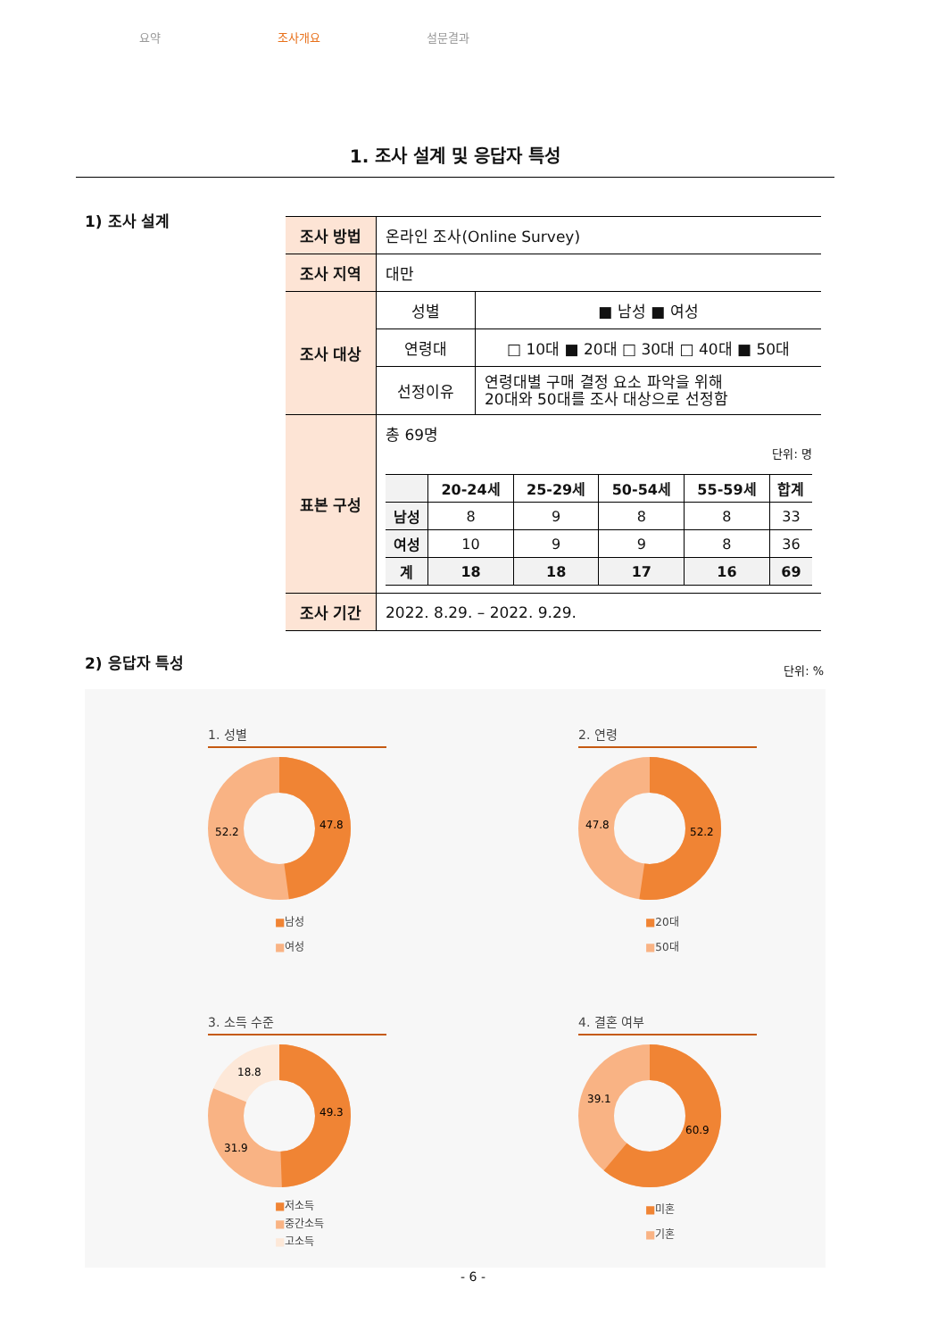요약 조사개요 설문결과
1. 조사 설계 및 응답자 특성
1) 조사 설계
| 조사 방법 | 온라인 조사(Online Survey) | |
| 조사 지역 | 대만 | |
| 조사 대상 | 성별 | ■ 남성 ■ 여성 |
| | 연령대 | □ 10대 ■ 20대 □ 30대 □ 40대 ■ 50대 |
| | 선정이유 | 연령대별 구매 결정 요소 파악을 위해 20대와 50대를 조사 대상으로 선정함 |
| 표본 구성 | 총 69명 단위: 명 / / 20-24세 / 25-29세 / 50-54세 / 55-59세 / 합계 / / --- / --- / --- / --- / --- / --- / / 남성 / 8 / 9 / 8 / 8 / 33 / / 여성 / 10 / 9 / 9 / 8 / 36 / / 계 / 18 / 18 / 17 / 16 / 69 / | |
| 조사 기간 | 2022. 8.29. – 2022. 9.29. | |
2) 응답자 특성
단위: %
1. 성별
47.8
52.2
■남성
■여성
2. 연령
52.2
47.8
■20대
■50대
3. 소득 수준
49.3
31.9
18.8
■저소득
■중간소득
■고소득
4. 결혼 여부
60.9
39.1
■미혼
■기혼
- 6 -